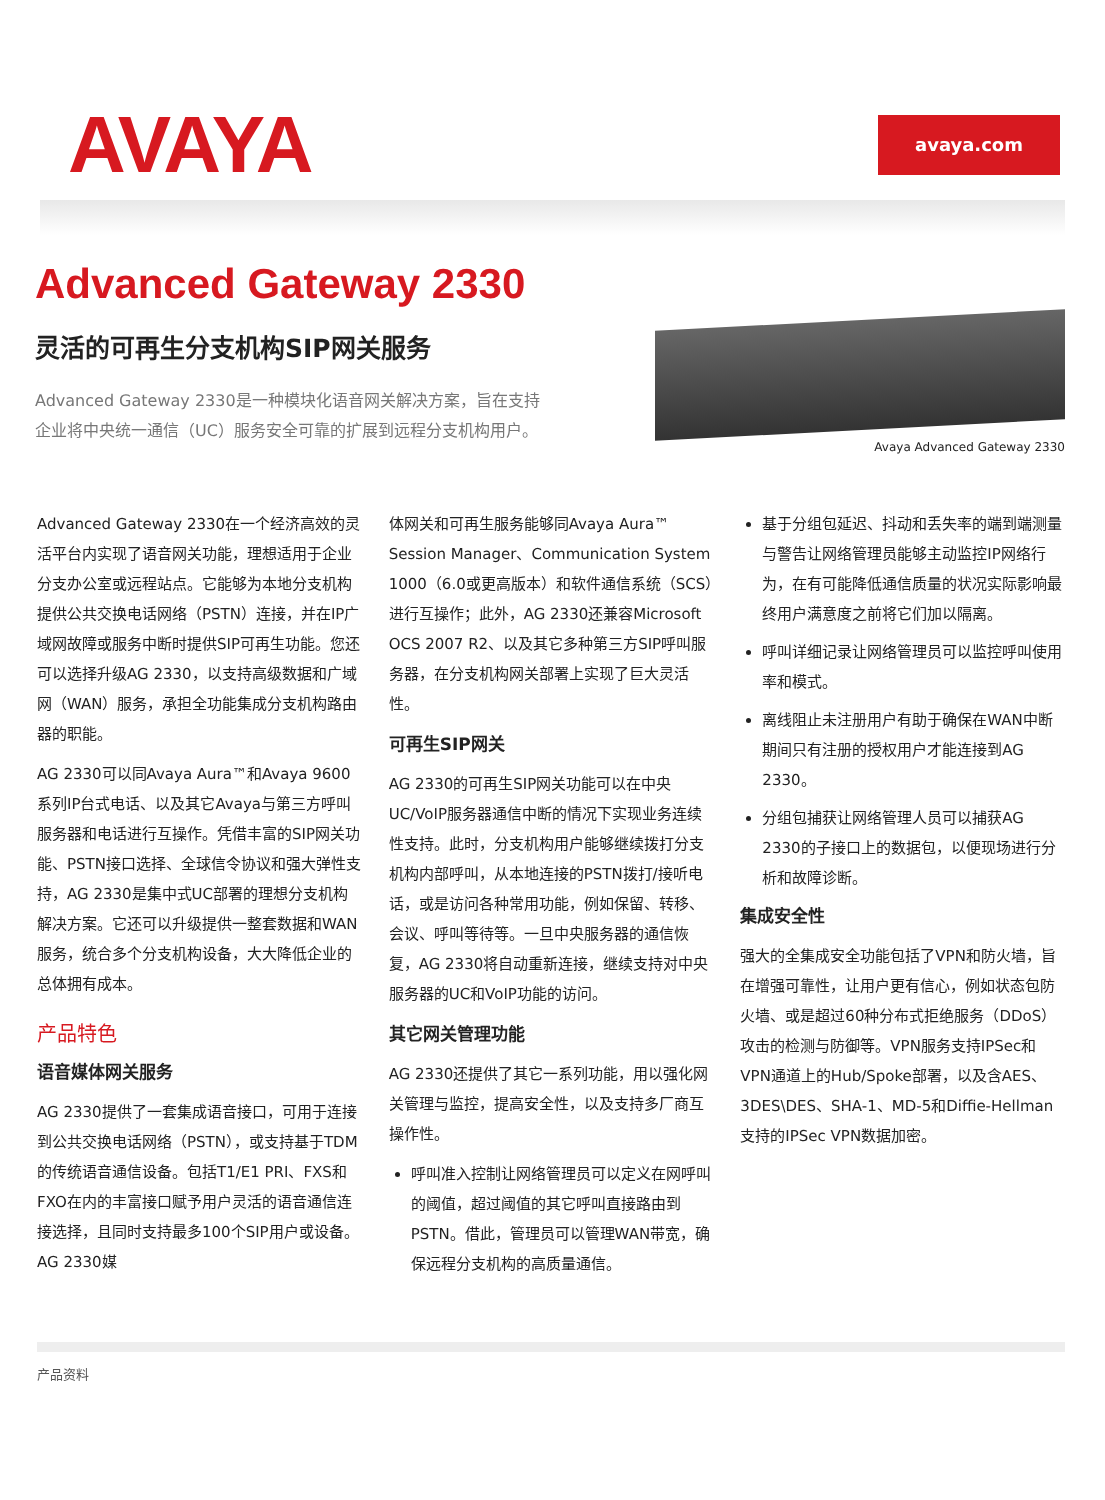AVAYA
avaya.com
Advanced Gateway 2330
灵活的可再生分支机构SIP网关服务
Advanced Gateway 2330是一种模块化语音网关解决方案，旨在支持企业将中央统一通信（UC）服务安全可靠的扩展到远程分支机构用户。
Avaya Advanced Gateway 2330
Advanced Gateway 2330在一个经济高效的灵活平台内实现了语音网关功能，理想适用于企业分支办公室或远程站点。它能够为本地分支机构提供公共交换电话网络（PSTN）连接，并在IP广域网故障或服务中断时提供SIP可再生功能。您还可以选择升级AG 2330，以支持高级数据和广域网（WAN）服务，承担全功能集成分支机构路由器的职能。
AG 2330可以同Avaya Aura™和Avaya 9600系列IP台式电话、以及其它Avaya与第三方呼叫服务器和电话进行互操作。凭借丰富的SIP网关功能、PSTN接口选择、全球信令协议和强大弹性支持，AG 2330是集中式UC部署的理想分支机构解决方案。它还可以升级提供一整套数据和WAN服务，统合多个分支机构设备，大大降低企业的总体拥有成本。
产品特色
语音媒体网关服务
AG 2330提供了一套集成语音接口，可用于连接到公共交换电话网络（PSTN），或支持基于TDM的传统语音通信设备。包括T1/E1 PRI、FXS和FXO在内的丰富接口赋予用户灵活的语音通信连接选择，且同时支持最多100个SIP用户或设备。AG 2330媒
体网关和可再生服务能够同Avaya Aura™ Session Manager、Communication System 1000（6.0或更高版本）和软件通信系统（SCS）进行互操作；此外，AG 2330还兼容Microsoft OCS 2007 R2、以及其它多种第三方SIP呼叫服务器，在分支机构网关部署上实现了巨大灵活性。
可再生SIP网关
AG 2330的可再生SIP网关功能可以在中央UC/VoIP服务器通信中断的情况下实现业务连续性支持。此时，分支机构用户能够继续拨打分支机构内部呼叫，从本地连接的PSTN拨打/接听电话，或是访问各种常用功能，例如保留、转移、会议、呼叫等待等。一旦中央服务器的通信恢复，AG 2330将自动重新连接，继续支持对中央服务器的UC和VoIP功能的访问。
其它网关管理功能
AG 2330还提供了其它一系列功能，用以强化网关管理与监控，提高安全性，以及支持多厂商互操作性。
呼叫准入控制让网络管理员可以定义在网呼叫的阈值，超过阈值的其它呼叫直接路由到PSTN。借此，管理员可以管理WAN带宽，确保远程分支机构的高质量通信。
基于分组包延迟、抖动和丢失率的端到端测量与警告让网络管理员能够主动监控IP网络行为，在有可能降低通信质量的状况实际影响最终用户满意度之前将它们加以隔离。
呼叫详细记录让网络管理员可以监控呼叫使用率和模式。
离线阻止未注册用户有助于确保在WAN中断期间只有注册的授权用户才能连接到AG 2330。
分组包捕获让网络管理人员可以捕获AG 2330的子接口上的数据包，以便现场进行分析和故障诊断。
集成安全性
强大的全集成安全功能包括了VPN和防火墙，旨在增强可靠性，让用户更有信心，例如状态包防火墙、或是超过60种分布式拒绝服务（DDoS）攻击的检测与防御等。VPN服务支持IPSec和VPN通道上的Hub/Spoke部署，以及含AES、3DES\DES、SHA-1、MD-5和Diffie-Hellman支持的IPSec VPN数据加密。
产品资料